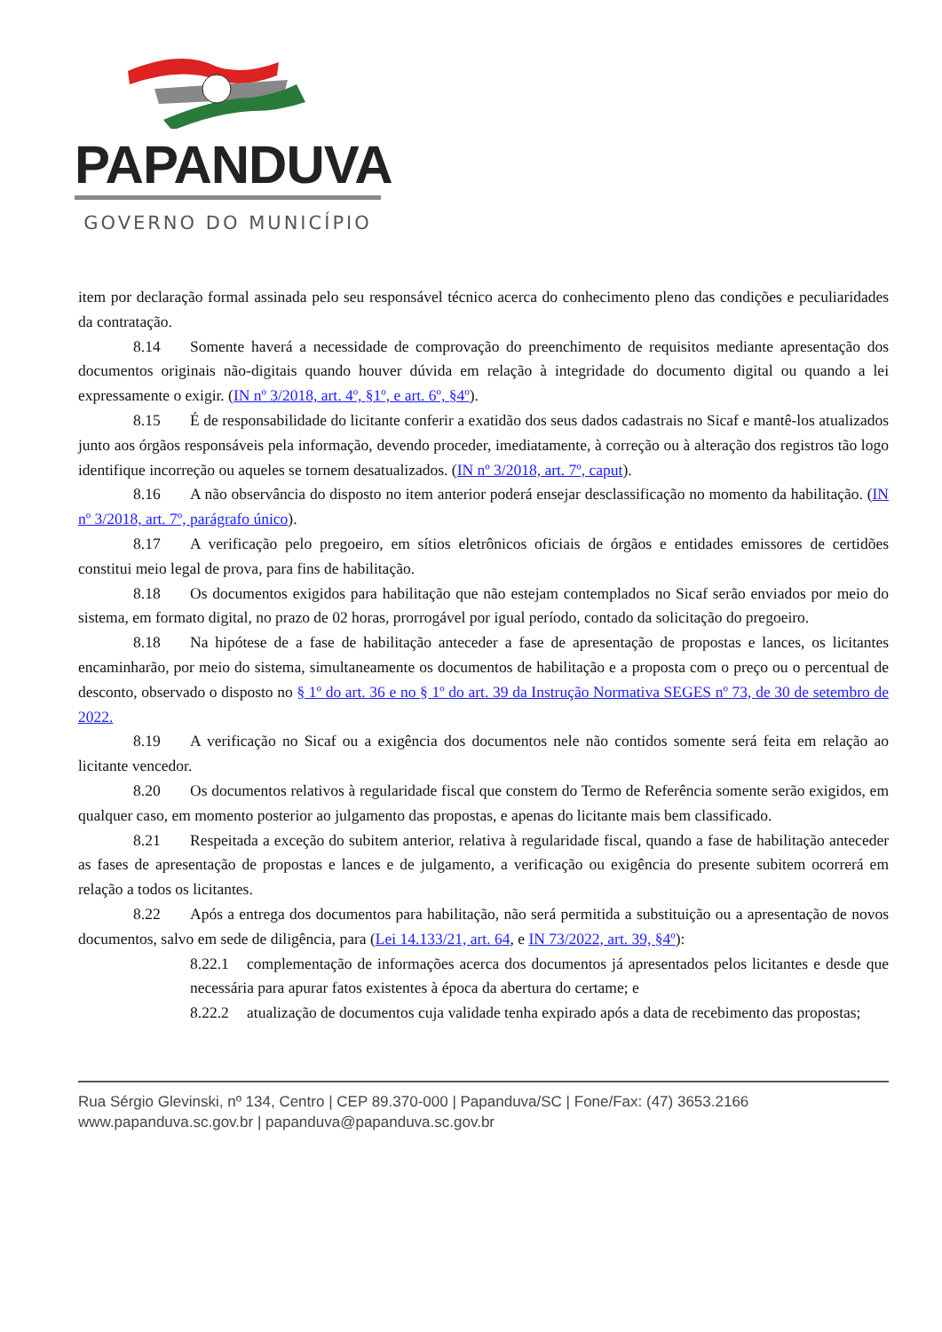PAPANDUVA
GOVERNO DO MUNICÍPIO
item por declaração formal assinada pelo seu responsável técnico acerca do conhecimento pleno das condições e peculiaridades da contratação.
8.14 Somente haverá a necessidade de comprovação do preenchimento de requisitos mediante apresentação dos documentos originais não-digitais quando houver dúvida em relação à integridade do documento digital ou quando a lei expressamente o exigir. (IN nº 3/2018, art. 4º, §1º, e art. 6º, §4º).
8.15 É de responsabilidade do licitante conferir a exatidão dos seus dados cadastrais no Sicaf e mantê-los atualizados junto aos órgãos responsáveis pela informação, devendo proceder, imediatamente, à correção ou à alteração dos registros tão logo identifique incorreção ou aqueles se tornem desatualizados. (IN nº 3/2018, art. 7º, caput).
8.16 A não observância do disposto no item anterior poderá ensejar desclassificação no momento da habilitação. (IN nº 3/2018, art. 7º, parágrafo único).
8.17 A verificação pelo pregoeiro, em sítios eletrônicos oficiais de órgãos e entidades emissores de certidões constitui meio legal de prova, para fins de habilitação.
8.18 Os documentos exigidos para habilitação que não estejam contemplados no Sicaf serão enviados por meio do sistema, em formato digital, no prazo de 02 horas, prorrogável por igual período, contado da solicitação do pregoeiro.
8.18 Na hipótese de a fase de habilitação anteceder a fase de apresentação de propostas e lances, os licitantes encaminharão, por meio do sistema, simultaneamente os documentos de habilitação e a proposta com o preço ou o percentual de desconto, observado o disposto no § 1º do art. 36 e no § 1º do art. 39 da Instrução Normativa SEGES nº 73, de 30 de setembro de 2022.
8.19 A verificação no Sicaf ou a exigência dos documentos nele não contidos somente será feita em relação ao licitante vencedor.
8.20 Os documentos relativos à regularidade fiscal que constem do Termo de Referência somente serão exigidos, em qualquer caso, em momento posterior ao julgamento das propostas, e apenas do licitante mais bem classificado.
8.21 Respeitada a exceção do subitem anterior, relativa à regularidade fiscal, quando a fase de habilitação anteceder as fases de apresentação de propostas e lances e de julgamento, a verificação ou exigência do presente subitem ocorrerá em relação a todos os licitantes.
8.22 Após a entrega dos documentos para habilitação, não será permitida a substituição ou a apresentação de novos documentos, salvo em sede de diligência, para (Lei 14.133/21, art. 64, e IN 73/2022, art. 39, §4º):
8.22.1 complementação de informações acerca dos documentos já apresentados pelos licitantes e desde que necessária para apurar fatos existentes à época da abertura do certame; e
8.22.2 atualização de documentos cuja validade tenha expirado após a data de recebimento das propostas;
Rua Sérgio Glevinski, nº 134, Centro | CEP 89.370-000 | Papanduva/SC | Fone/Fax: (47) 3653.2166
www.papanduva.sc.gov.br | papanduva@papanduva.sc.gov.br